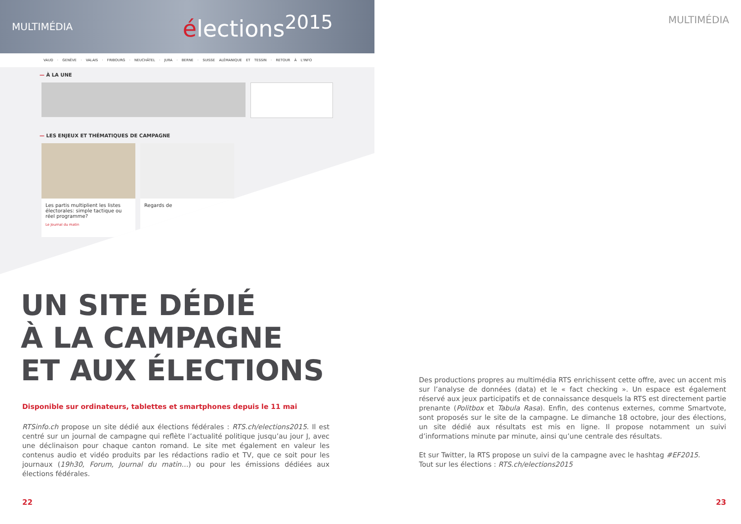MULTIMÉDIA élections<sup>2015</sup>
VAUD · GENÈVE · VALAIS · FRIBOURG · NEUCHÂTEL · JURA · BERNE · SUISSE ALÉMANIQUE ET TESSIN · RETOUR À L'INFO
— À LA UNE
— LES ENJEUX ET THÉMATIQUES DE CAMPAGNE
Les partis multiplient les listes électorales: simple tactique ou réel programme?
Le Journal du matin
Regards de
UN SITE DÉDIÉ
À LA CAMPAGNE
ET AUX ÉLECTIONS
Disponible sur ordinateurs, tablettes et smartphones depuis le 11 mai
RTSinfo.ch propose un site dédié aux élections fédérales : RTS.ch/elections2015. Il est centré sur un journal de campagne qui reflète l’actualité politique jusqu’au jour J, avec une déclinaison pour chaque canton romand. Le site met également en valeur les contenus audio et vidéo produits par les rédactions radio et TV, que ce soit pour les journaux (19h30, Forum, Journal du matin…) ou pour les émissions dédiées aux élections fédérales.
22
MULTIMÉDIA
Des productions propres au multimédia RTS enrichissent cette offre, avec un accent mis sur l’analyse de données (data) et le « fact checking ». Un espace est également réservé aux jeux participatifs et de connaissance desquels la RTS est directement partie prenante (Politbox et Tabula Rasa). Enfin, des contenus externes, comme Smartvote, sont proposés sur le site de la campagne. Le dimanche 18 octobre, jour des élections, un site dédié aux résultats est mis en ligne. Il propose notamment un suivi d’informations minute par minute, ainsi qu’une centrale des résultats.
Et sur Twitter, la RTS propose un suivi de la campagne avec le hashtag #EF2015.
Tout sur les élections : RTS.ch/elections2015
23